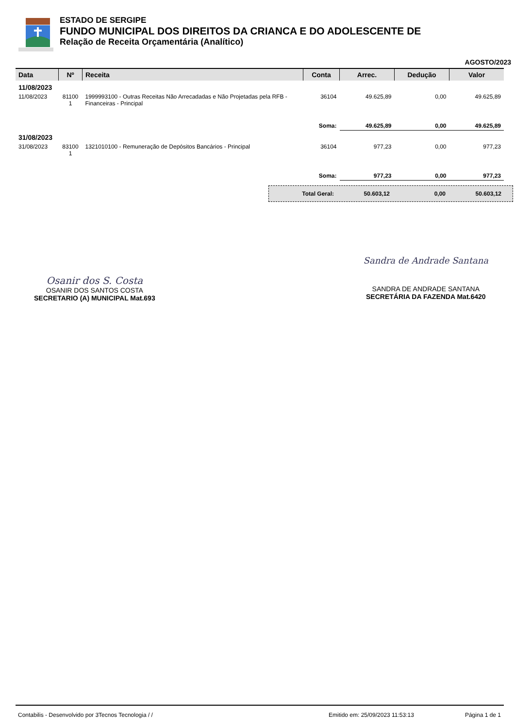ESTADO DE SERGIPE
FUNDO MUNICIPAL DOS DIREITOS DA CRIANCA E DO ADOLESCENTE DE
Relação de Receita Orçamentária (Analítico)
AGOSTO/2023
| Data | Nº | Receita | Conta | Arrec. | Dedução | Valor |
| --- | --- | --- | --- | --- | --- | --- |
| 11/08/2023 | | | | | | |
| 11/08/2023 | 81100 1 | 1999993100 - Outras Receitas Não Arrecadadas e Não Projetadas pela RFB - Financeiras - Principal | 36104 | 49.625,89 | 0,00 | 49.625,89 |
| | | | Soma: | 49.625,89 | 0,00 | 49.625,89 |
| 31/08/2023 | | | | | | |
| 31/08/2023 | 83100 1 | 1321010100 - Remuneração de Depósitos Bancários - Principal | 36104 | 977,23 | 0,00 | 977,23 |
| | | | Soma: | 977,23 | 0,00 | 977,23 |
Total Geral: 50.603,12 0,00 50.603,12
Osanir dos S. Costa
OSANIR DOS SANTOS COSTA
SECRETARIO (A) MUNICIPAL Mat.693
Sandra de Andrade Santana
SANDRA DE ANDRADE SANTANA
SECRETÁRIA DA FAZENDA Mat.6420
Contabilis - Desenvolvido por 3Tecnos Tecnologia / / Emitido em: 25/09/2023 11:53:13 Página 1 de 1